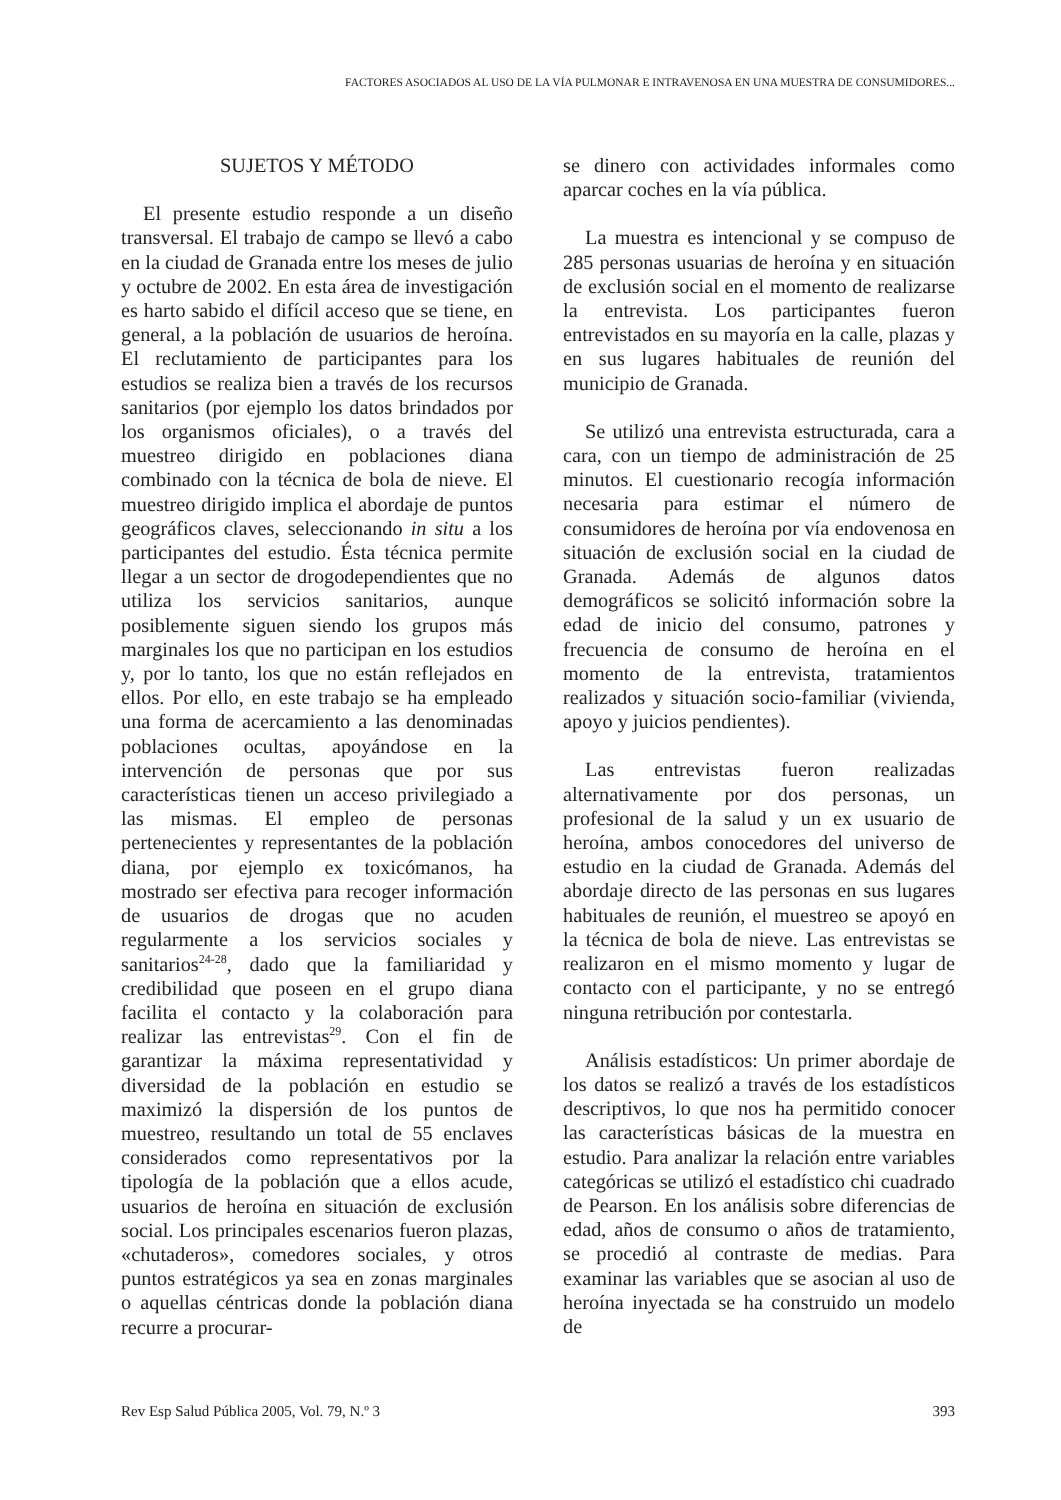FACTORES ASOCIADOS AL USO DE LA VÍA PULMONAR E INTRAVENOSA EN UNA MUESTRA DE CONSUMIDORES...
SUJETOS Y MÉTODO
El presente estudio responde a un diseño transversal. El trabajo de campo se llevó a cabo en la ciudad de Granada entre los meses de julio y octubre de 2002. En esta área de investigación es harto sabido el difícil acceso que se tiene, en general, a la población de usuarios de heroína. El reclutamiento de participantes para los estudios se realiza bien a través de los recursos sanitarios (por ejemplo los datos brindados por los organismos oficiales), o a través del muestreo dirigido en poblaciones diana combinado con la técnica de bola de nieve. El muestreo dirigido implica el abordaje de puntos geográficos claves, seleccionando in situ a los participantes del estudio. Ésta técnica permite llegar a un sector de drogodependientes que no utiliza los servicios sanitarios, aunque posiblemente siguen siendo los grupos más marginales los que no participan en los estudios y, por lo tanto, los que no están reflejados en ellos. Por ello, en este trabajo se ha empleado una forma de acercamiento a las denominadas poblaciones ocultas, apoyándose en la intervención de personas que por sus características tienen un acceso privilegiado a las mismas. El empleo de personas pertenecientes y representantes de la población diana, por ejemplo ex toxicómanos, ha mostrado ser efectiva para recoger información de usuarios de drogas que no acuden regularmente a los servicios sociales y sanitarios<sup>24-28</sup>, dado que la familiaridad y credibilidad que poseen en el grupo diana facilita el contacto y la colaboración para realizar las entrevistas<sup>29</sup>. Con el fin de garantizar la máxima representatividad y diversidad de la población en estudio se maximizó la dispersión de los puntos de muestreo, resultando un total de 55 enclaves considerados como representativos por la tipología de la población que a ellos acude, usuarios de heroína en situación de exclusión social. Los principales escenarios fueron plazas, «chutaderos», comedores sociales, y otros puntos estratégicos ya sea en zonas marginales o aquellas céntricas donde la población diana recurre a procurar-
se dinero con actividades informales como aparcar coches en la vía pública.
La muestra es intencional y se compuso de 285 personas usuarias de heroína y en situación de exclusión social en el momento de realizarse la entrevista. Los participantes fueron entrevistados en su mayoría en la calle, plazas y en sus lugares habituales de reunión del municipio de Granada.
Se utilizó una entrevista estructurada, cara a cara, con un tiempo de administración de 25 minutos. El cuestionario recogía información necesaria para estimar el número de consumidores de heroína por vía endovenosa en situación de exclusión social en la ciudad de Granada. Además de algunos datos demográficos se solicitó información sobre la edad de inicio del consumo, patrones y frecuencia de consumo de heroína en el momento de la entrevista, tratamientos realizados y situación socio-familiar (vivienda, apoyo y juicios pendientes).
Las entrevistas fueron realizadas alternativamente por dos personas, un profesional de la salud y un ex usuario de heroína, ambos conocedores del universo de estudio en la ciudad de Granada. Además del abordaje directo de las personas en sus lugares habituales de reunión, el muestreo se apoyó en la técnica de bola de nieve. Las entrevistas se realizaron en el mismo momento y lugar de contacto con el participante, y no se entregó ninguna retribución por contestarla.
Análisis estadísticos: Un primer abordaje de los datos se realizó a través de los estadísticos descriptivos, lo que nos ha permitido conocer las características básicas de la muestra en estudio. Para analizar la relación entre variables categóricas se utilizó el estadístico chi cuadrado de Pearson. En los análisis sobre diferencias de edad, años de consumo o años de tratamiento, se procedió al contraste de medias. Para examinar las variables que se asocian al uso de heroína inyectada se ha construido un modelo de
Rev Esp Salud Pública 2005, Vol. 79, N.º 3 393